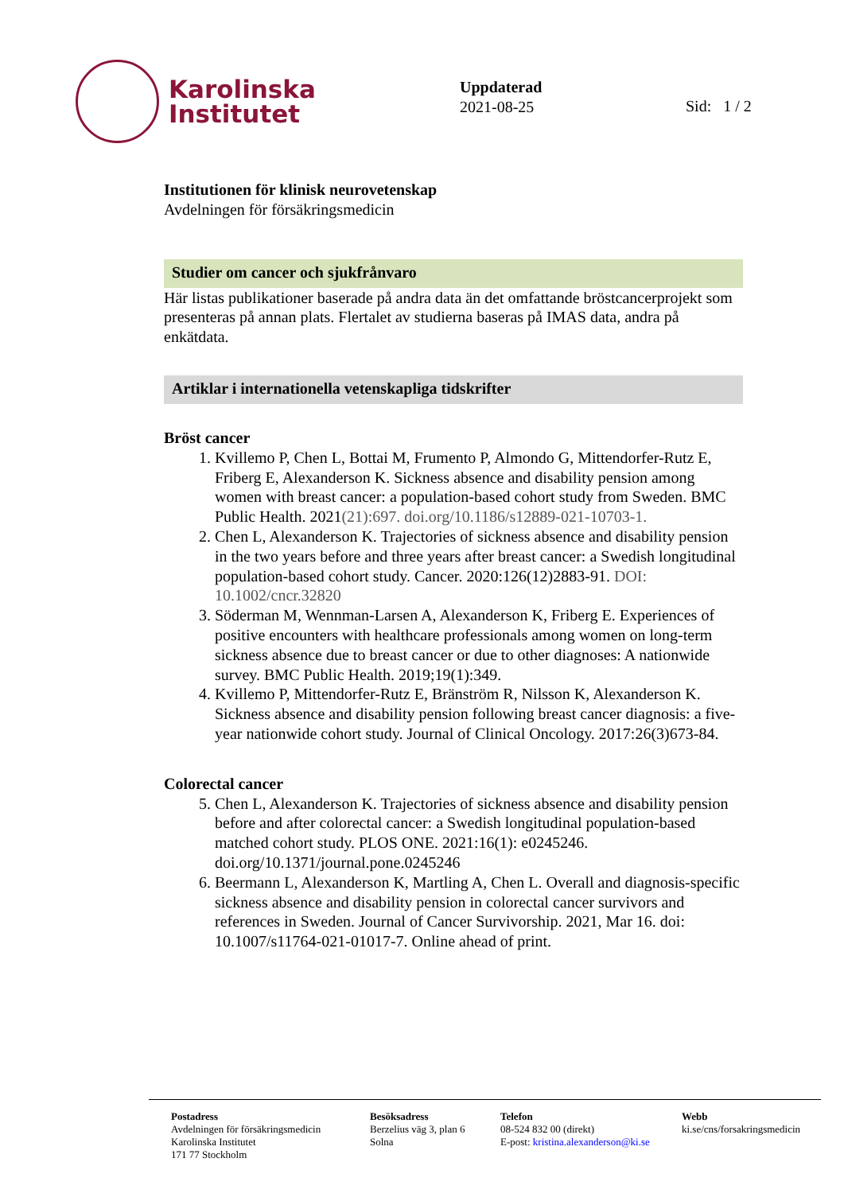Karolinska
Institutet
Uppdaterad
2021-08-25
Sid: 1 / 2
Institutionen för klinisk neurovetenskap
Avdelningen för försäkringsmedicin
Studier om cancer och sjukfrånvaro
Här listas publikationer baserade på andra data än det omfattande bröstcancerprojekt som presenteras på annan plats. Flertalet av studierna baseras på IMAS data, andra på enkätdata.
Artiklar i internationella vetenskapliga tidskrifter
Bröst cancer
1. Kvillemo P, Chen L, Bottai M, Frumento P, Almondo G, Mittendorfer-Rutz E, Friberg E, Alexanderson K. Sickness absence and disability pension among women with breast cancer: a population-based cohort study from Sweden. BMC Public Health. 2021(21):697. doi.org/10.1186/s12889-021-10703-1.
2. Chen L, Alexanderson K. Trajectories of sickness absence and disability pension in the two years before and three years after breast cancer: a Swedish longitudinal population-based cohort study. Cancer. 2020:126(12)2883-91. DOI: 10.1002/cncr.32820
3. Söderman M, Wennman-Larsen A, Alexanderson K, Friberg E. Experiences of positive encounters with healthcare professionals among women on long-term sickness absence due to breast cancer or due to other diagnoses: A nationwide survey. BMC Public Health. 2019;19(1):349.
4. Kvillemo P, Mittendorfer-Rutz E, Bränström R, Nilsson K, Alexanderson K. Sickness absence and disability pension following breast cancer diagnosis: a five-year nationwide cohort study. Journal of Clinical Oncology. 2017:26(3)673-84.
Colorectal cancer
5. Chen L, Alexanderson K. Trajectories of sickness absence and disability pension before and after colorectal cancer: a Swedish longitudinal population-based matched cohort study. PLOS ONE. 2021:16(1): e0245246. doi.org/10.1371/journal.pone.0245246
6. Beermann L, Alexanderson K, Martling A, Chen L. Overall and diagnosis-specific sickness absence and disability pension in colorectal cancer survivors and references in Sweden. Journal of Cancer Survivorship. 2021, Mar 16. doi: 10.1007/s11764-021-01017-7. Online ahead of print.
Postadress
Avdelningen för försäkringsmedicin
Karolinska Institutet
171 77 Stockholm
Besöksadress
Berzelius väg 3, plan 6
Solna
Telefon
08-524 832 00 (direkt)
E-post: kristina.alexanderson@ki.se
Webb
ki.se/cns/forsakringsmedicin